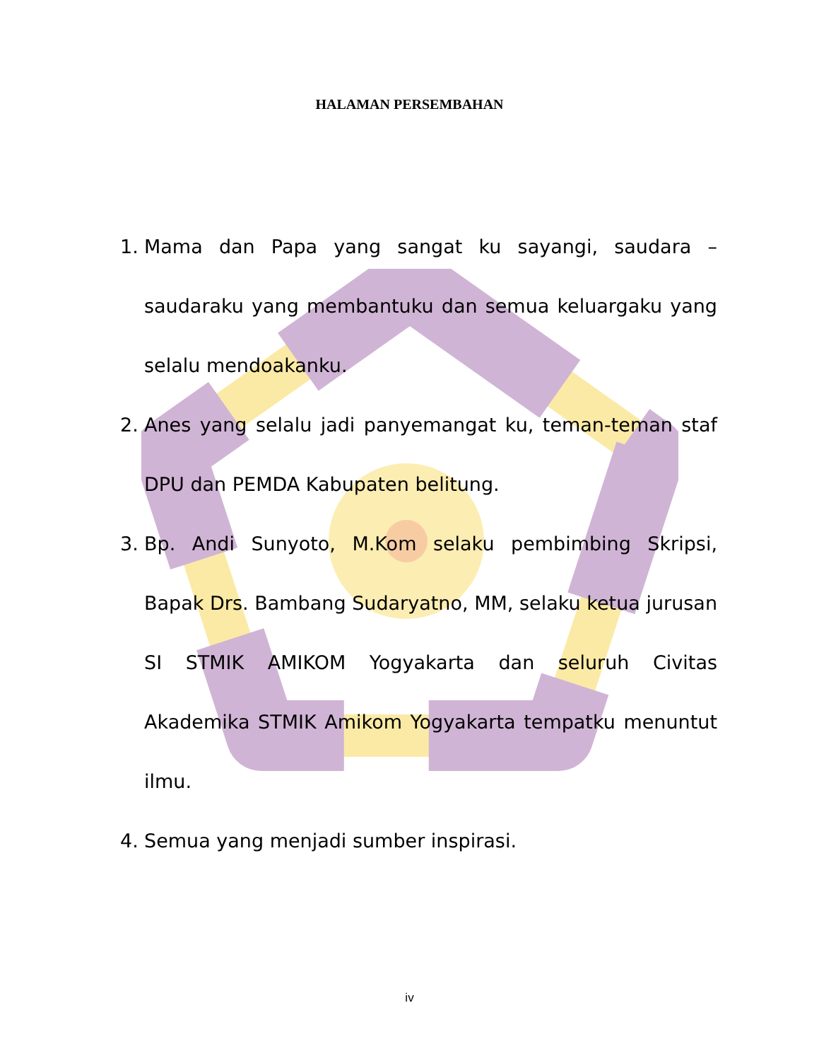HALAMAN PERSEMBAHAN
1. Mama dan Papa yang sangat ku sayangi, saudara – saudaraku yang membantuku dan semua keluargaku yang selalu mendoakanku.
2. Anes yang selalu jadi panyemangat ku, teman-teman staf DPU dan PEMDA Kabupaten belitung.
3. Bp. Andi Sunyoto, M.Kom selaku pembimbing Skripsi, Bapak Drs. Bambang Sudaryatno, MM, selaku ketua jurusan SI STMIK AMIKOM Yogyakarta dan seluruh Civitas Akademika STMIK Amikom Yogyakarta tempatku menuntut ilmu.
4. Semua yang menjadi sumber inspirasi.
iv